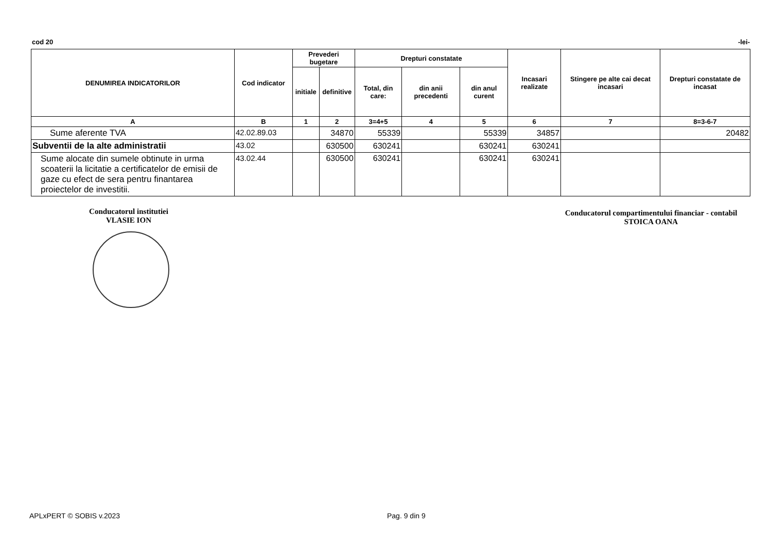cod 20 -lei-
| DENUMIREA INDICATORILOR | Cod indicator | Prevederi bugetare | | Drepturi constatate | | | Incasari realizate | Stingere pe alte cai decat incasari | Drepturi constatate de incasat |
| --- | --- | --- | --- | --- | --- | --- | --- | --- | --- |
| | | initiale | definitive | Total, din care: | din anii precedenti | din anul curent | | | |
| A | B | 1 | 2 | 3=4+5 | 4 | 5 | 6 | 7 | 8=3-6-7 |
| Sume aferente TVA | 42.02.89.03 | | 34870 | 55339 | | 55339 | 34857 | | 20482 |
| Subventii de la alte administratii | 43.02 | | 630500 | 630241 | | 630241 | 630241 | | |
| Sume alocate din sumele obtinute in urma scoaterii la licitatie a certificatelor de emisii de gaze cu efect de sera pentru finantarea proiectelor de investitii. | 43.02.44 | | 630500 | 630241 | | 630241 | 630241 | | |
Conducatorul institutiei
VLASIE ION
Conducatorul compartimentului financiar - contabil
STOICA OANA
APLxPERT © SOBIS v.2023 Pag. 9 din 9